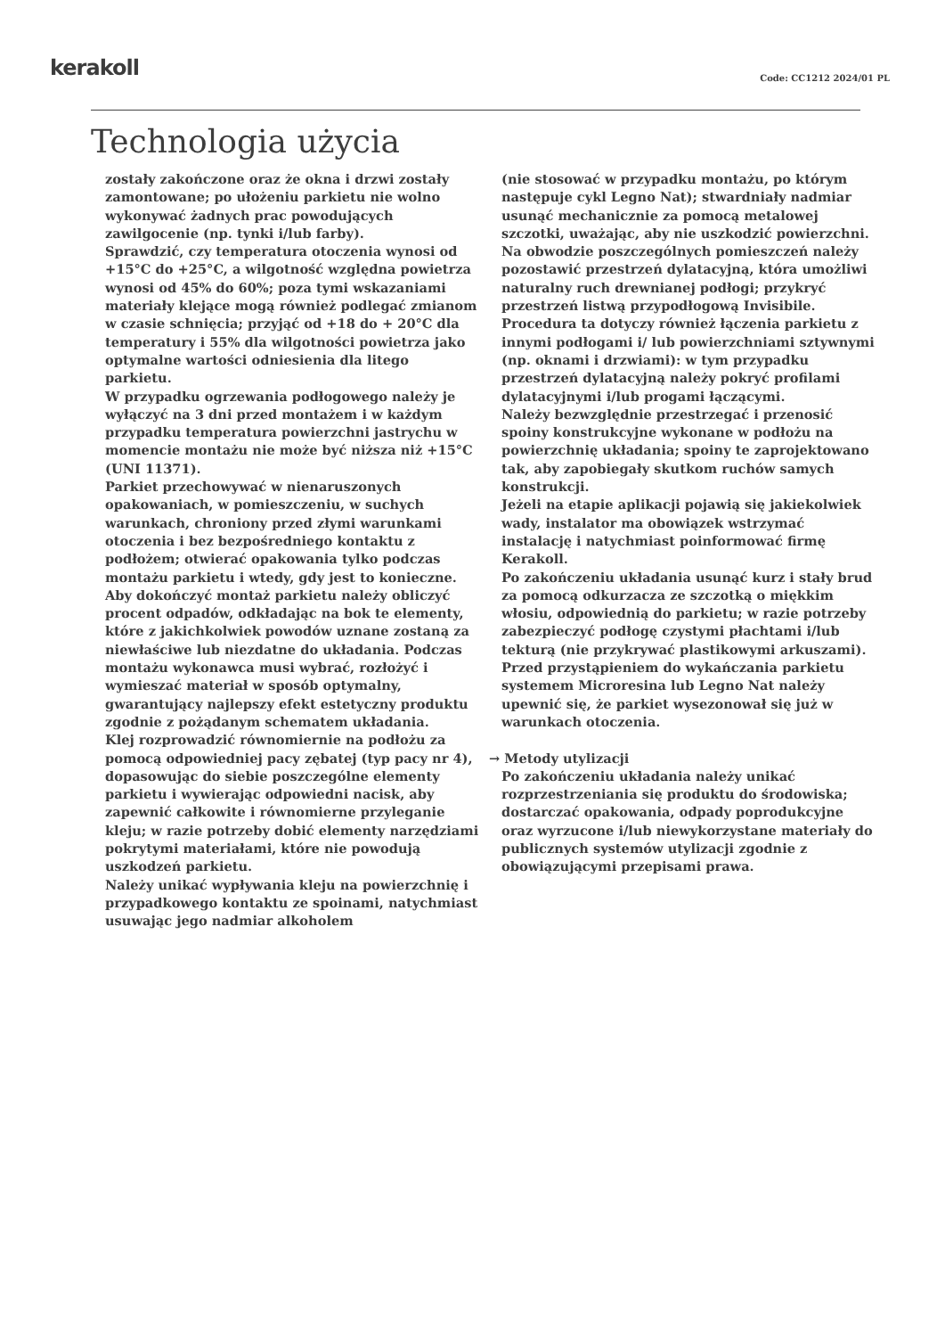kerakoll
Code: CC1212 2024/01 PL
Technologia użycia
zostały zakończone oraz że okna i drzwi zostały zamontowane; po ułożeniu parkietu nie wolno wykonywać żadnych prac powodujących zawilgocenie (np. tynki i/lub farby).
Sprawdzić, czy temperatura otoczenia wynosi od +15°C do +25°C, a wilgotność względna powietrza wynosi od 45% do 60%; poza tymi wskazaniami materiały klejące mogą również podlegać zmianom w czasie schnięcia; przyjąć od +18 do + 20°C dla temperatury i 55% dla wilgotności powietrza jako optymalne wartości odniesienia dla litego parkietu.
W przypadku ogrzewania podłogowego należy je wyłączyć na 3 dni przed montażem i w każdym przypadku temperatura powierzchni jastrychu w momencie montażu nie może być niższa niż +15°C (UNI 11371).
Parkiet przechowywać w nienaruszonych opakowaniach, w pomieszczeniu, w suchych warunkach, chroniony przed złymi warunkami otoczenia i bez bezpośredniego kontaktu z podłożem; otwierać opakowania tylko podczas montażu parkietu i wtedy, gdy jest to konieczne.
Aby dokończyć montaż parkietu należy obliczyć procent odpadów, odkładając na bok te elementy, które z jakichkolwiek powodów uznane zostaną za niewłaściwe lub niezdatne do układania. Podczas montażu wykonawca musi wybrać, rozłożyć i wymieszać materiał w sposób optymalny, gwarantujący najlepszy efekt estetyczny produktu zgodnie z pożądanym schematem układania.
Klej rozprowadzić równomiernie na podłożu za pomocą odpowiedniej pacy zębatej (typ pacy nr 4), dopasowując do siebie poszczególne elementy parkietu i wywierając odpowiedni nacisk, aby zapewnić całkowite i równomierne przyleganie kleju; w razie potrzeby dobić elementy narzędziami pokrytymi materiałami, które nie powodują uszkodzeń parkietu.
Należy unikać wypływania kleju na powierzchnię i przypadkowego kontaktu ze spoinami, natychmiast usuwając jego nadmiar alkoholem
(nie stosować w przypadku montażu, po którym następuje cykl Legno Nat); stwardniały nadmiar usunąć mechanicznie za pomocą metalowej szczotki, uważając, aby nie uszkodzić powierzchni.
Na obwodzie poszczególnych pomieszczeń należy pozostawić przestrzeń dylatacyjną, która umożliwi naturalny ruch drewnianej podłogi; przykryć przestrzeń listwą przypodłogową Invisibile. Procedura ta dotyczy również łączenia parkietu z innymi podłogami i/ lub powierzchniami sztywnymi (np. oknami i drzwiami): w tym przypadku przestrzeń dylatacyjną należy pokryć profilami dylatacyjnymi i/lub progami łączącymi.
Należy bezwzględnie przestrzegać i przenosić spoiny konstrukcyjne wykonane w podłożu na powierzchnię układania; spoiny te zaprojektowano tak, aby zapobiegały skutkom ruchów samych konstrukcji.
Jeżeli na etapie aplikacji pojawią się jakiekolwiek wady, instalator ma obowiązek wstrzymać instalację i natychmiast poinformować firmę Kerakoll.
Po zakończeniu układania usunąć kurz i stały brud za pomocą odkurzacza ze szczotką o miękkim włosiu, odpowiednią do parkietu; w razie potrzeby zabezpieczyć podłogę czystymi płachtami i/lub tekturą (nie przykrywać plastikowymi arkuszami).
Przed przystąpieniem do wykańczania parkietu systemem Microresina lub Legno Nat należy upewnić się, że parkiet wysezonował się już w warunkach otoczenia.
→ Metody utylizacji
Po zakończeniu układania należy unikać rozprzestrzeniania się produktu do środowiska; dostarczać opakowania, odpady poprodukcyjne oraz wyrzucone i/lub niewykorzystane materiały do publicznych systemów utylizacji zgodnie z obowiązującymi przepisami prawa.